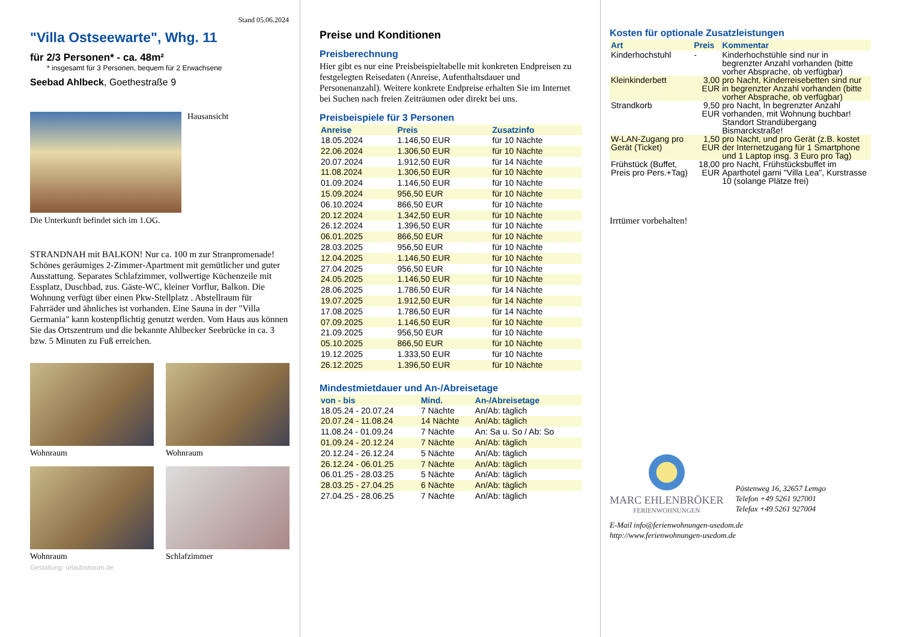Stand 05.06.2024
"Villa Ostseewarte", Whg. 11
für 2/3 Personen* - ca. 48m²
* insgesamt für 3 Personen, bequem für 2 Erwachsene
Seebad Ahlbeck, Goethestraße 9
Hausansicht
Die Unterkunft befindet sich im 1.OG.
STRANDNAH mit BALKON! Nur ca. 100 m zur Stranpromenade! Schönes geräumiges 2-Zimmer-Apartment mit gemütlicher und guter Ausstattung. Separates Schlafzimmer, vollwertige Küchenzeile mit Essplatz, Duschbad, zus. Gäste-WC, kleiner Vorflur, Balkon. Die Wohnung verfügt über einen Pkw-Stellplatz . Abstellraum für Fahrräder und ähnliches ist vorhanden. Eine Sauna in der "Villa Germania" kann kostenpflichtig genutzt werden. Vom Haus aus können Sie das Ortszentrum und die bekannte Ahlbecker Seebrücke in ca. 3 bzw. 5 Minuten zu Fuß erreichen.
Wohnraum Wohnraum
Wohnraum Schlafzimmer
Gestaltung: urlaubstraum.de
Preise und Konditionen
Preisberechnung
Hier gibt es nur eine Preisbeispieltabelle mit konkreten Endpreisen zu festgelegten Reisedaten (Anreise, Aufenthaltsdauer und Personenanzahl). Weitere konkrete Endpreise erhalten Sie im Internet bei Suchen nach freien Zeiträumen oder direkt bei uns.
Preisbeispiele für 3 Personen
| Anreise | Preis | Zusatzinfo |
| --- | --- | --- |
| 18.05.2024 | 1.146,50 EUR | für 10 Nächte |
| 22.06.2024 | 1.306,50 EUR | für 10 Nächte |
| 20.07.2024 | 1.912,50 EUR | für 14 Nächte |
| 11.08.2024 | 1.306,50 EUR | für 10 Nächte |
| 01.09.2024 | 1.146,50 EUR | für 10 Nächte |
| 15.09.2024 | 956,50 EUR | für 10 Nächte |
| 06.10.2024 | 866,50 EUR | für 10 Nächte |
| 20.12.2024 | 1.342,50 EUR | für 10 Nächte |
| 26.12.2024 | 1.396,50 EUR | für 10 Nächte |
| 06.01.2025 | 866,50 EUR | für 10 Nächte |
| 28.03.2025 | 956,50 EUR | für 10 Nächte |
| 12.04.2025 | 1.146,50 EUR | für 10 Nächte |
| 27.04.2025 | 956,50 EUR | für 10 Nächte |
| 24.05.2025 | 1.146,50 EUR | für 10 Nächte |
| 28.06.2025 | 1.786,50 EUR | für 14 Nächte |
| 19.07.2025 | 1.912,50 EUR | für 14 Nächte |
| 17.08.2025 | 1.786,50 EUR | für 14 Nächte |
| 07.09.2025 | 1.146,50 EUR | für 10 Nächte |
| 21.09.2025 | 956,50 EUR | für 10 Nächte |
| 05.10.2025 | 866,50 EUR | für 10 Nächte |
| 19.12.2025 | 1.333,50 EUR | für 10 Nächte |
| 26.12.2025 | 1.396,50 EUR | für 10 Nächte |
Mindestmietdauer und An-/Abreisetage
| von - bis | Mind. | An-/Abreisetage |
| --- | --- | --- |
| 18.05.24 - 20.07.24 | 7 Nächte | An/Ab: täglich |
| 20.07.24 - 11.08.24 | 14 Nächte | An/Ab: täglich |
| 11.08.24 - 01.09.24 | 7 Nächte | An: Sa u. So / Ab: So |
| 01.09.24 - 20.12.24 | 7 Nächte | An/Ab: täglich |
| 20.12.24 - 26.12.24 | 5 Nächte | An/Ab: täglich |
| 26.12.24 - 06.01.25 | 7 Nächte | An/Ab: täglich |
| 06.01.25 - 28.03.25 | 5 Nächte | An/Ab: täglich |
| 28.03.25 - 27.04.25 | 6 Nächte | An/Ab: täglich |
| 27.04.25 - 28.06.25 | 7 Nächte | An/Ab: täglich |
Kosten für optionale Zusatzleistungen
| Art | Preis | Kommentar |
| --- | --- | --- |
| Kinderhochstuhl | - | Kinderhochstühle sind nur in begrenzter Anzahl vorhanden (bitte vorher Absprache, ob verfügbar) |
| Kleinkinderbett | 3,00 EUR | pro Nacht, Kinderreisebetten sind nur in begrenzter Anzahl vorhanden (bitte vorher Absprache, ob verfügbar) |
| Strandkorb | 9,50 EUR | pro Nacht, In begrenzter Anzahl vorhanden, mit Wohnung buchbar! Standort Strandübergang Bismarckstraße! |
| W-LAN-Zugang pro Gerät (Ticket) | 1,50 EUR | pro Nacht, und pro Gerät (z.B. kostet der Internetzugang für 1 Smartphone und 1 Laptop insg. 3 Euro pro Tag) |
| Frühstück (Buffet, Preis pro Pers.+Tag) | 18,00 EUR | pro Nacht, Frühstücksbuffet im Aparthotel garni "Villa Lea", Kurstrasse 10 (solange Plätze frei) |
Irrtümer vorbehalten!
MARC EHLENBRÖKER
FERIENWOHNUNGEN
Pöstenweg 16, 32657 Lemgo
Telefon +49 5261 927001
Telefax +49 5261 927004
E-Mail info@ferienwohnungen-usedom.de
http://www.ferienwohnungen-usedom.de